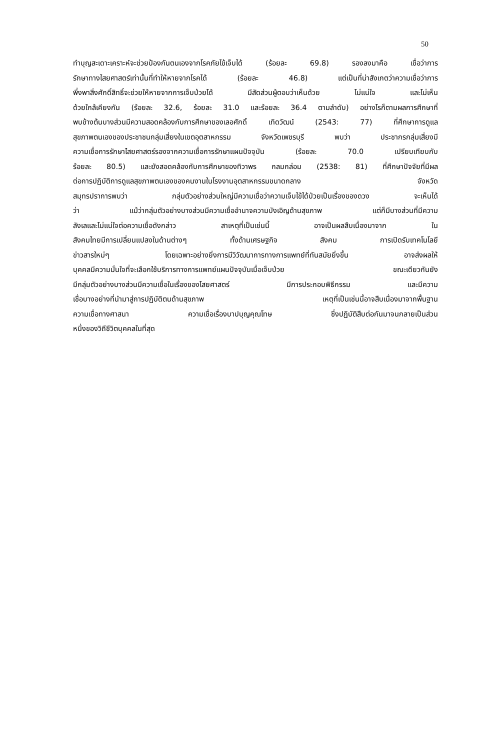50
ทำบุญสะเดาะเคราะห์จะช่วยป้องกันตนเองจากโรคภัยไข้เจ็บได้ (ร้อยละ 69.8) รองลงมาคือ เชื่อว่าการ
รักษาทางไสยศาสตร์เท่านั้นที่ทำให้หายจากโรคได้ (ร้อยละ 46.8) แต่เป็นที่น่าสังเกตว่าความเชื่อว่าการ
พึ่งพาสิ่งศักดิ์สิทธิ์จะช่วยให้หายจากการเจ็บป่วยได้ มีสัดส่วนผู้ตอบว่าเห็นด้วย ไม่แน่ใจ และไม่เห็น
ด้วยใกล้เคียงกัน (ร้อยละ 32.6, ร้อยละ 31.0 และร้อยละ 36.4 ตามลำดับ) อย่างไรก็ตามผลการศึกษาที่
พบข้างต้นบางส่วนมีความสอดคล้องกับการศึกษาของเลอศักดิ์ เทิดวัฒน์ (2543: 77) ที่ศึกษาการดูแล
สุขภาพตนเองของประชาชนกลุ่มเสี่ยงในเขตอุตสาหกรรม จังหวัดเพชรบุรี พบว่า ประชากรกลุ่มเสี่ยงมี
ความเชื่อการรักษาไสยศาสตร์รองจากความเชื่อการรักษาแผนปัจจุบัน (ร้อยละ 70.0 เปรียบเทียบกับ
ร้อยละ 80.5) และยังสอดคล้องกับการศึกษาของทิวาพร กลมกล่อม (2538: 81) ที่ศึกษาปัจจัยที่มีผล
ต่อการปฏิบัติการดูแลสุขภาพตนเองของคนงานในโรงงานอุตสาหกรรมขนาดกลาง จังหวัด
สมุทรปราการพบว่า กลุ่มตัวอย่างส่วนใหญ่มีความเชื่อว่าความเจ็บไข้ได้ป่วยเป็นเรื่องของดวง จะเห็นได้
ว่า แม้ว่ากลุ่มตัวอย่างบางส่วนมีความเชื่ออำนาจความบังเอิญด้านสุขภาพ แต่ก็มีบางส่วนที่มีความ
ลังเลและไม่แน่ใจต่อความเชื่อดังกล่าว สาเหตุที่เป็นเช่นนี้ อาจเป็นผลสืบเนื่องมาจาก ใน
สังคมไทยมีการเปลี่ยนแปลงในด้านต่างๆ ทั้งด้านเศรษฐกิจ สังคม การเปิดรับเทคโนโลยี
ข่าวสารใหม่ๆ โดยเฉพาะอย่างยิ่งการมีวิวัฒนาการทางการแพทย์ที่ทันสมัยยิ่งขึ้น อาจส่งผลให้
บุคคลมีความมั่นใจที่จะเลือกใช้บริการทางการแพทย์แผนปัจจุบันเมื่อเจ็บป่วย ขณะเดียวกันยัง
มีกลุ่มตัวอย่างบางส่วนมีความเชื่อในเรื่องของไสยศาสตร์ มีการประกอบพิธีกรรม และมีความ
เชื่อบางอย่างที่นำมาสู่การปฏิบัติตนด้านสุขภาพ เหตุที่เป็นเช่นนี้อาจสืบเนื่องมาจากพื้นฐาน
ความเชื่อทางศาสนา ความเชื่อเรื่องบาปบุญคุณโทษ ซึ่งปฏิบัติสืบต่อกันมาจนกลายเป็นส่วน
หนึ่งของวิถีชีวิตบุคคลในที่สุด